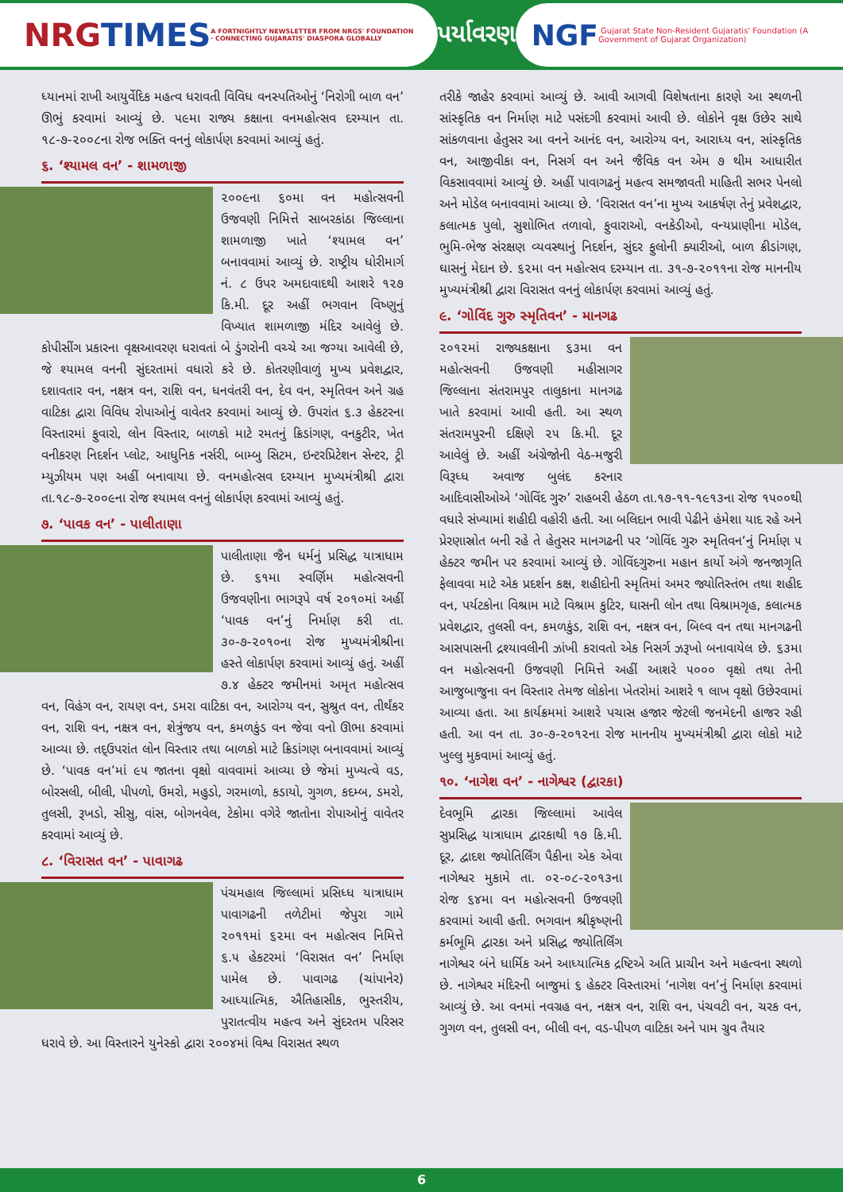NRG TIMES A FORTNIGHTLY NEWSLETTER FROM NRGS' FOUNDATION · CONNECTING GUJARATIS' DIASPORA GLOBALLY
પર્યાવરણ
NGF Gujarat State Non-Resident Gujaratis' Foundation (A Government of Gujarat Organization)
ધ્યાનમાં રાખી આયુર્વેદિક મહત્વ ધરાવતી વિવિધ વનસ્પતિઓનું ‘નિરોગી બાળ વન’ ઊભું કરવામાં આવ્યું છે. ૫૯મા રાજ્ય કક્ષાના વનમહોત્સવ દરમ્યાન તા. ૧૮-૭-૨૦૦૮ના રોજ ભક્તિ વનનું લોકાર્પણ કરવામાં આવ્યું હતું.
૬. ‘શ્યામલ વન’ - શામળાજી
૨૦૦૯ના ૬૦મા વન મહોત્સવની ઉજવણી નિમિત્તે સાબરકાંઠા જિલ્લાના શામળાજી ખાતે ‘શ્યામલ વન’ બનાવવામાં આવ્યું છે. રાષ્ટ્રીય ધોરીમાર્ગ નં. ૮ ઉપર અમદાવાદથી આશરે ૧૨૭ કિ.મી. દૂર અહીં ભગવાન વિષ્ણુનું વિખ્યાત શામળાજી મંદિર આવેલું છે. કોપીસીંગ પ્રકારના વૃક્ષઆવરણ ધરાવતાં બે ડુંગરોની વચ્ચે આ જગ્યા આવેલી છે, જે શ્યામલ વનની સુંદરતામાં વધારો કરે છે. કોતરણીવાળું મુખ્ય પ્રવેશદ્વાર, દશાવતાર વન, નક્ષત્ર વન, રાશિ વન, ધનવંતરી વન, દેવ વન, સ્મૃતિવન અને ગ્રહ વાટિકા દ્વારા વિવિધ રોપાઓનું વાવેતર કરવામાં આવ્યું છે. ઉપરાંત ૬.૩ હેકટરના વિસ્તારમાં ફુવારો, લોન વિસ્તાર, બાળકો માટે રમતનું ક્રિડાંગણ, વનકુટીર, ખેત વનીકરણ નિદર્શન પ્લોટ, આધુનિક નર્સરી, બામ્બુ સિટમ, ઇન્ટરપ્રિટેશન સેન્ટર, ટ્રી મ્યુઝીયમ પણ અહીં બનાવાયા છે. વનમહોત્સવ દરમ્યાન મુખ્યમંત્રીશ્રી દ્વારા તા.૧૮-૭-૨૦૦૯ના રોજ શ્યામલ વનનું લોકાર્પણ કરવામાં આવ્યું હતું.
૭. ‘પાવક વન’ - પાલીતાણા
પાલીતાણા જૈન ધર્મનું પ્રસિદ્ધ યાત્રાધામ છે. ૬૧મા સ્વર્ણિમ મહોત્સવની ઉજવણીના ભાગરૂપે વર્ષ ૨૦૧૦માં અહીં ‘પાવક વન’નું નિર્માણ કરી તા. ૩૦-૭-૨૦૧૦ના રોજ મુખ્યમંત્રીશ્રીના હસ્તે લોકાર્પણ કરવામાં આવ્યું હતું. અહીં ૭.૪ હેક્ટર જમીનમાં અમૃત મહોત્સવ વન, વિહંગ વન, રાયણ વન, ડમરા વાટિકા વન, આરોગ્ય વન, સુશ્રુત વન, તીર્થંકર વન, રાશિ વન, નક્ષત્ર વન, શેત્રુંજય વન, કમળકુંડ વન જેવા વનો ઊભા કરવામાં આવ્યા છે. તદ્‌ઉપરાંત લોન વિસ્તાર તથા બાળકો માટે ક્રિડાંગણ બનાવવામાં આવ્યું છે. ‘પાવક વન’માં ૯૫ જાતના વૃક્ષો વાવવામાં આવ્યા છે જેમાં મુખ્યત્વે વડ, બોરસલી, બીલી, પીપળો, ઉમરો, મહુડો, ગરમાળો, કડાયો, ગુગળ, કદમ્બ, ડમરો, તુલસી, રૂખડો, સીસુ, વાંસ, બોગનવેલ, ટેકોમા વગેરે જાતોના રોપાઓનું વાવેતર કરવામાં આવ્યું છે.
૮. ‘વિરાસત વન’ - પાવાગઢ
પંચમહાલ જિલ્લામાં પ્રસિધ્ધ યાત્રાધામ પાવાગઢની તળેટીમાં જેપુરા ગામે ૨૦૧૧માં ૬૨મા વન મહોત્સવ નિમિત્તે ૬.૫ હેકટરમાં ‘વિરાસત વન’ નિર્માણ પામેલ છે. પાવાગઢ (ચાંપાનેર) આધ્યાત્મિક, ઐતિહાસીક, ભુસ્તરીય, પુરાતત્વીય મહત્વ અને સુંદરતમ પરિસર ધરાવે છે. આ વિસ્તારને યુનેસ્કો દ્વારા ૨૦૦૪માં વિશ્વ વિરાસત સ્થળ
તરીકે જાહેર કરવામાં આવ્યું છે. આવી આગવી વિશેષતાના કારણે આ સ્થળની સાંસ્કૃતિક વન નિર્માણ માટે પસંદગી કરવામાં આવી છે. લોકોને વૃક્ષ ઉછેર સાથે સાંકળવાના હેતુસર આ વનને આનંદ વન, આરોગ્ય વન, આરાધ્ય વન, સાંસ્કૃતિક વન, આજીવીકા વન, નિસર્ગ વન અને જૈવિક વન એમ ૭ થીમ આધારીત વિકસાવવામાં આવ્યું છે. અહીં પાવાગઢનું મહત્વ સમજાવતી માહિતી સભર પેનલો અને મોડેલ બનાવવામાં આવ્યા છે. ‘વિરાસત વન’ના મુખ્ય આકર્ષણ તેનું પ્રવેશદ્વાર, કલાત્મક પુલો, સુશોભિત તળાવો, ફુવારાઓ, વનકેડીઓ, વન્યપ્રાણીના મોડેલ, ભુમિ-ભેજ સંરક્ષણ વ્યવસ્થાનું નિદર્શન, સુંદર ફુલોની ક્યારીઓ, બાળ ક્રીડાંગણ, ઘાસનું મેદાન છે. ૬૨મા વન મહોત્સવ દરમ્યાન તા. ૩૧-૭-૨૦૧૧ના રોજ માનનીય મુખ્યમંત્રીશ્રી દ્વારા વિરાસત વનનું લોકાર્પણ કરવામાં આવ્યું હતું.
૯. ‘ગોવિંદ ગુરુ સ્મૃતિવન’ - માનગઢ
૨૦૧૨માં રાજ્યકક્ષાના ૬૩મા વન મહોત્સવની ઉજવણી મહીસાગર જિલ્લાના સંતરામપુર તાલુકાના માનગઢ ખાતે કરવામાં આવી હતી. આ સ્થળ સંતરામપુરની દક્ષિણે ૨૫ કિ.મી. દૂર આવેલું છે. અહીં અંગ્રેજોની વેઠ-મજુરી વિરૂધ્ધ અવાજ બુલંદ કરનાર આદિવાસીઓએ ‘ગોવિંદ ગુરુ’ રાહબરી હેઠળ તા.૧૭-૧૧-૧૯૧૩ના રોજ ૧૫૦૦થી વધારે સંખ્યામાં શહીદી વહોરી હતી. આ બલિદાન ભાવી પેઢીને હંમેશા યાદ રહે અને પ્રેરણાસ્રોત બની રહે તે હેતુસર માનગઢની પર ‘ગોવિંદ ગુરુ સ્મૃતિવન’નું નિર્માણ ૫ હેક્ટર જમીન પર કરવામાં આવ્યું છે. ગોવિંદગુરુના મહાન કાર્યો અંગે જનજાગૃતિ ફેલાવવા માટે એક પ્રદર્શન કક્ષ, શહીદોની સ્મૃતિમાં અમર જ્યોતિસ્તંભ તથા શહીદ વન, પર્યટકોના વિશ્રામ માટે વિશ્રામ કુટિર, ઘાસની લોન તથા વિશ્રામગૃહ, કલાત્મક પ્રવેશદ્વાર, તુલસી વન, કમળકુંડ, રાશિ વન, નક્ષત્ર વન, બિલ્વ વન તથા માનગઢની આસપાસની દ્રશ્યાવલીની ઝાંખી કરાવતો એક નિસર્ગ ઝરૂખો બનાવાયેલ છે. ૬૩મા વન મહોત્સવની ઉજવણી નિમિત્તે અહીં આશરે ૫૦૦૦ વૃક્ષો તથા તેની આજુબાજુના વન વિસ્તાર તેમજ લોકોના ખેતરોમાં આશરે ૧ લાખ વૃક્ષો ઉછેરવામાં આવ્યા હતા. આ કાર્યક્રમમાં આશરે પચાસ હજાર જેટલી જનમેદની હાજર રહી હતી. આ વન તા. ૩૦-૭-૨૦૧૨ના રોજ માનનીય મુખ્યમંત્રીશ્રી દ્વારા લોકો માટે ખુલ્લુ મુકવામાં આવ્યું હતું.
૧૦. ‘નાગેશ વન’ - નાગેશ્વર (દ્વારકા)
દેવભૂમિ દ્વારકા જિલ્લામાં આવેલ સુપ્રસિદ્ધ યાત્રાધામ દ્વારકાથી ૧૭ કિ.મી. દૂર, દ્વાદશ જ્યોતિર્લિંગ પૈકીના એક એવા નાગેશ્વર મુકામે તા. ૦૨-૦૮-૨૦૧૩ના રોજ ૬૪મા વન મહોત્સવની ઉજવણી કરવામાં આવી હતી. ભગવાન શ્રીકૃષ્ણની કર્મભૂમિ દ્વારકા અને પ્રસિદ્ધ જ્યોતિર્લિંગ નાગેશ્વર બંને ધાર્મિક અને આધ્યાત્મિક દ્રષ્ટિએ અતિ પ્રાચીન અને મહત્વના સ્થળો છે. નાગેશ્વર મંદિરની બાજુમાં ૬ હેક્ટર વિસ્તારમાં ‘નાગેશ વન’નું નિર્માણ કરવામાં આવ્યું છે. આ વનમાં નવગ્રહ વન, નક્ષત્ર વન, રાશિ વન, પંચવટી વન, ચરક વન, ગુગળ વન, તુલસી વન, બીલી વન, વડ-પીપળ વાટિકા અને પામ ગ્રુવ તૈયાર
6